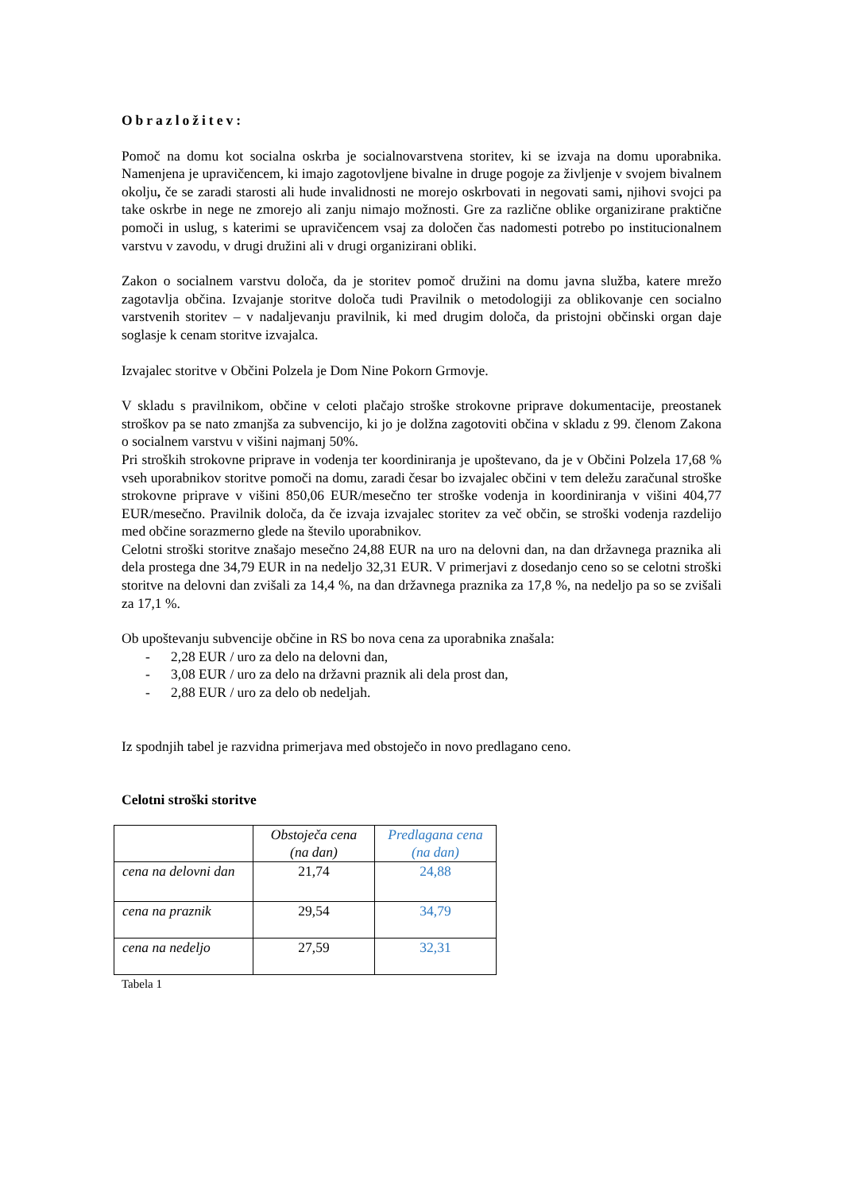Obrazložitev:
Pomoč na domu kot socialna oskrba je socialnovarstvena storitev, ki se izvaja na domu uporabnika. Namenjena je upravičencem, ki imajo zagotovljene bivalne in druge pogoje za življenje v svojem bivalnem okolju, če se zaradi starosti ali hude invalidnosti ne morejo oskrbovati in negovati sami, njihovi svojci pa take oskrbe in nege ne zmorejo ali zanju nimajo možnosti. Gre za različne oblike organizirane praktične pomoči in uslug, s katerimi se upravičencem vsaj za določen čas nadomesti potrebo po institucionalnem varstvu v zavodu, v drugi družini ali v drugi organizirani obliki.
Zakon o socialnem varstvu določa, da je storitev pomoč družini na domu javna služba, katere mrežo zagotavlja občina. Izvajanje storitve določa tudi Pravilnik o metodologiji za oblikovanje cen socialno varstvenih storitev – v nadaljevanju pravilnik, ki med drugim določa, da pristojni občinski organ daje soglasje k cenam storitve izvajalca.
Izvajalec storitve v Občini Polzela je Dom Nine Pokorn Grmovje.
V skladu s pravilnikom, občine v celoti plačajo stroške strokovne priprave dokumentacije, preostanek stroškov pa se nato zmanjša za subvencijo, ki jo je dolžna zagotoviti občina v skladu z 99. členom Zakona o socialnem varstvu v višini najmanj 50%.
Pri stroških strokovne priprave in vodenja ter koordiniranja je upoštevano, da je v Občini Polzela 17,68 % vseh uporabnikov storitve pomoči na domu, zaradi česar bo izvajalec občini v tem deležu zaračunal stroške strokovne priprave v višini 850,06 EUR/mesečno ter stroške vodenja in koordiniranja v višini 404,77 EUR/mesečno. Pravilnik določa, da če izvaja izvajalec storitev za več občin, se stroški vodenja razdelijo med občine sorazmerno glede na število uporabnikov.
Celotni stroški storitve znašajo mesečno 24,88 EUR na uro na delovni dan, na dan državnega praznika ali dela prostega dne 34,79 EUR in na nedeljo 32,31 EUR. V primerjavi z dosedanjo ceno so se celotni stroški storitve na delovni dan zvišali za 14,4 %, na dan državnega praznika za 17,8 %, na nedeljo pa so se zvišali za 17,1 %.
Ob upoštevanju subvencije občine in RS bo nova cena za uporabnika znašala:
- 2,28 EUR / uro za delo na delovni dan,
- 3,08 EUR / uro za delo na državni praznik ali dela prost dan,
- 2,88 EUR / uro za delo ob nedeljah.
Iz spodnjih tabel je razvidna primerjava med obstoječo in novo predlagano ceno.
Celotni stroški storitve
| | Obstoječa cena (na dan) | Predlagana cena (na dan) |
| cena na delovni dan | 21,74 | 24,88 |
| cena na praznik | 29,54 | 34,79 |
| cena na nedeljo | 27,59 | 32,31 |
Tabela 1